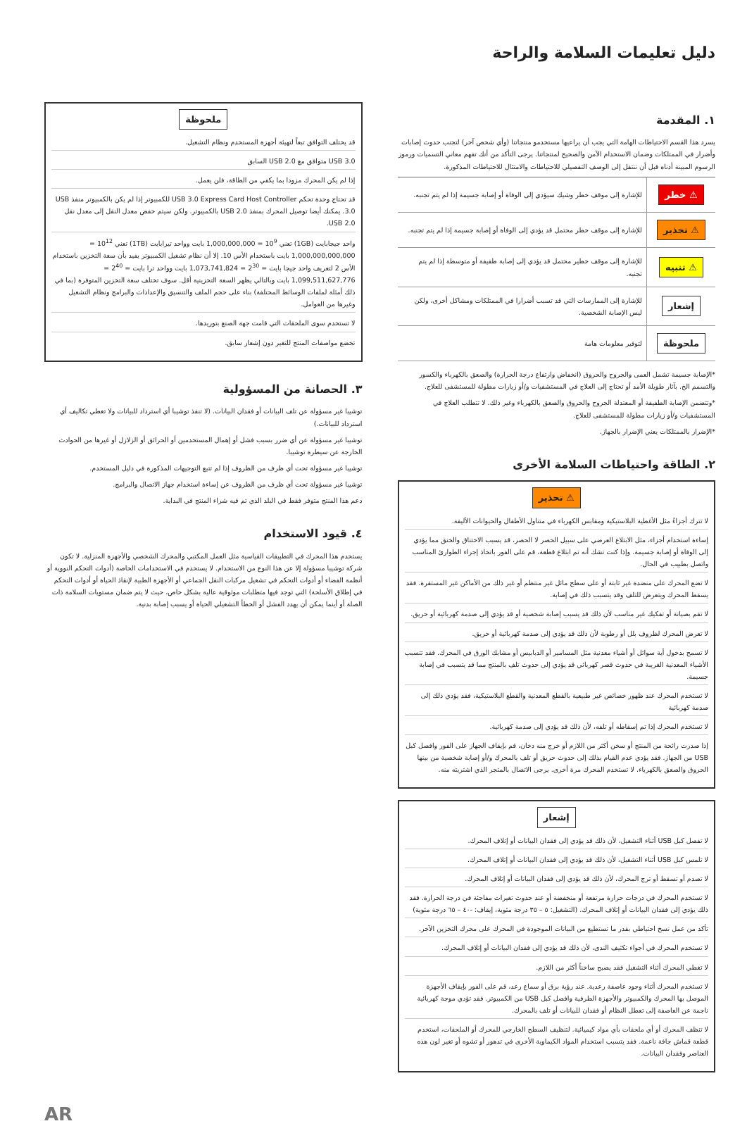دليل تعليمات السلامة والراحة
١. المقدمة
يسرد هذا القسم الاحتياطات الهامة التي يجب أن يراعيها مستخدمو منتجاتنا (وأي شخص آخر) لتجنب حدوث إصابات وأضرار في الممتلكات وضمان الاستخدام الآمن والصحيح لمنتجاتنا. يرجى التأكد من أنك تفهم معاني التسميات ورموز الرسوم المبينة أدناه قبل أن ننتقل إلى الوصف التفصيلي للاحتياطات والامتثال للاحتياطات المذكورة.
| ⚠ خطر | للإشارة إلى موقف خطر وشيك سيؤدي إلى الوفاة أو إصابة جسيمة إذا لم يتم تجنبه. |
| ⚠ تحذير | للإشارة إلى موقف خطر محتمل قد يؤدي إلى الوفاة أو إصابة جسيمة إذا لم يتم تجنبه. |
| ⚠ تنبيه | للإشارة إلى موقف خطير محتمل قد يؤدي إلى إصابة طفيفة أو متوسطة إذا لم يتم تجنبه. |
| إشعار | للإشارة إلى الممارسات التي قد تسبب أضرارا في الممتلكات ومشاكل أخرى، ولكن ليس الإصابة الشخصية. |
| ملحوظة | لتوفير معلومات هامة |
*الإصابة جسيمة تشمل العمى والجروح والحروق (انخفاض وارتفاع درجة الحرارة) والصعق بالكهرباء والكسور والتسمم الخ. بآثار طويلة الأمد أو تحتاج إلى العلاج في المستشفيات و/أو زيارات مطولة للمستشفى للعلاج.
*وتتضمن الإصابة الطفيفة أو المعتدلة الجروح والحروق والصعق بالكهرباء وغير ذلك. لا تتطلب العلاج في المستشفيات و/أو زيارات مطولة للمستشفى للعلاج.
*الإضرار بالممتلكات يعني الإضرار بالجهاز.
٢. الطاقة واحتياطات السلامة الأخرى
⚠ تحذير
لا تترك أجزاءً مثل الأغطية البلاستيكية ومقابس الكهرباء في متناول الأطفال والحيوانات الأليفة.
إساءة استخدام أجزاء، مثل الابتلاع العرضي على سبيل الحصر لا الحصر، قد يسبب الاختناق والخنق مما يؤدي إلى الوفاة أو إصابة جسيمة. وإذا كنت تشك أنه تم ابتلاع قطعة، قم على الفور باتخاذ إجراء الطوارئ المناسب واتصل بطبيب في الحال.
لا تضع المحرك على منضدة غير ثابتة أو على سطح مائل غير منتظم أو غير ذلك من الأماكن غير المستقرة. فقد يسقط المحرك ويتعرض للتلف وقد يتسبب ذلك في إصابة.
لا تقم بصيانة أو تفكيك غير مناسب لأن ذلك قد يسبب إصابة شخصية أو قد يؤدي إلى صدمة كهربائية أو حريق.
لا تعرض المحرك لظروف بلل أو رطوبة لأن ذلك قد يؤدي إلى صدمة كهربائية أو حريق.
لا تسمح بدخول أية سوائل أو أشياء معدنية مثل المسامير أو الدبابيس أو مشابك الورق في المحرك. فقد تتسبب الأشياء المعدنية الغريبة في حدوث قصر كهربائي قد يؤدي إلى حدوث تلف بالمنتج مما قد يتسبب في إصابة جسيمة.
لا تستخدم المحرك عند ظهور خصائص غير طبيعية بالقطع المعدنية والقطع البلاستيكية، فقد يؤدي ذلك إلى صدمة كهربائية
لا تستخدم المحرك إذا تم إسقاطه أو تلفه، لأن ذلك قد يؤدي إلى صدمة كهربائية.
إذا صدرت رائحة من المنتج أو سخن أكثر من اللازم أو خرج منه دخان، قم بإيقاف الجهاز على الفور وافصل كبل USB من الجهاز. فقد يؤدي عدم القيام بذلك إلى حدوث حريق أو تلف بالمحرك و/أو إصابة شخصية من بينها الحروق والصعق بالكهرباء. لا تستخدم المحرك مرة أخرى. يرجى الاتصال بالمتجر الذي اشتريته منه.
إشعار
لا تفصل كبل USB أثناء التشغيل، لأن ذلك قد يؤدي إلى فقدان البيانات أو إتلاف المحرك.
لا تلمس كبل USB أثناء التشغيل، لأن ذلك قد يؤدي إلى فقدان البيانات أو إتلاف المحرك.
لا تصدم أو تسقط أو ترج المحرك، لأن ذلك قد يؤدي إلى فقدان البيانات أو إتلاف المحرك.
لا تستخدم المحرك في درجات حرارة مرتفعة أو منخفضة أو عند حدوث تغيرات مفاجئة في درجة الحرارة. فقد ذلك يؤدي إلى فقدان البيانات أو إتلاف المحرك. (التشغيل: ٥ – ٣٥ درجة مئوية، إيقاف: -٤٠ – ٦٥ درجة مئوية)
تأكد من عمل نسخ احتياطي بقدر ما تستطيع من البيانات الموجودة في المحرك على محرك التخزين الآخر.
لا تستخدم المحرك في أجواء تكثيف الندى، لأن ذلك قد يؤدي إلى فقدان البيانات أو إتلاف المحرك.
لا تغطي المحرك أثناء التشغيل فقد يصبح ساخناً أكثر من اللازم.
لا تستخدم المحرك أثناء وجود عاصفة رعدية. عند رؤية برق أو سماع رعد، قم على الفور بإيقاف الأجهزة الموصل بها المحرك والكمبيوتر والأجهزة الطرفية وافصل كبل USB من الكمبيوتر. فقد تؤدي موجة كهربائية ناجمة عن العاصفة إلى تعطل النظام أو فقدان للبيانات أو تلف بالمحرك.
لا تنظف المحرك أو أي ملحقات بأي مواد كيميائية. لتنظيف السطح الخارجي للمحرك أو الملحقات، استخدم قطعة قماش جافة ناعمة. فقد يتسبب استخدام المواد الكيماوية الأخرى في تدهور أو تشوه أو تغير لون هذه العناصر وفقدان البيانات.
ملحوظة
قد يختلف التوافق تبعاً لتهيئة أجهزة المستخدم ونظام التشغيل.
USB 3.0 متوافق مع USB 2.0 السابق
إذا لم يكن المحرك مزودا بما يكفي من الطاقة، فلن يعمل.
قد تحتاج وحدة تحكم USB 3.0 Express Card Host Controller للكمبيوتر إذا لم يكن بالكمبيوتر منفذ USB 3.0. يمكنك أيضا توصيل المحرك بمنفذ USB 2.0 بالكمبيوتر. ولكن سيتم خفض معدل النقل إلى معدل نقل USB 2.0.
واحد جيجابايت (1GB) تعني 10<sup>9</sup> = 1,000,000,000 بايت وواحد تيرابايت (1TB) تعني 10<sup>12</sup> = 1,000,000,000,000 بايت باستخدام الأس 10. إلا أن نظام تشغيل الكمبيوتر يفيد بأن سعة التخزين باستخدام الأس 2 لتعريف واحد جيجا بايت = 2<sup>30</sup> = 1,073,741,824 بايت وواحد ترا بايت = 2<sup>40</sup> = 1,099,511,627,776 بايت وبالتالي يظهر السعة التخزينية أقل. سوف تختلف سعة التخزين المتوفرة (بما في ذلك أمثلة لملفات الوسائط المختلفة) بناء على حجم الملف والتنسيق والإعدادات والبرامج ونظام التشغيل وغيرها من العوامل.
لا تستخدم سوى الملحقات التي قامت جهة الصنع بتوريدها.
تخضع مواصفات المنتج للتغير دون إشعار سابق.
٣. الحصانة من المسؤولية
توشيبا غير مسؤولة عن تلف البيانات أو فقدان البيانات. (لا تنفذ توشيبا أي استرداد للبيانات ولا تغطي تكاليف أي استرداد للبيانات.)
توشيبا غير مسؤولة عن أي ضرر بسبب فشل أو إهمال المستخدمين أو الحرائق أو الزلازل أو غيرها من الحوادث الخارجة عن سيطرة توشيبا.
توشيبا غير مسؤولة تحت أي ظرف من الظروف إذا لم تتبع التوجيهات المذكورة في دليل المستخدم.
توشيبا غير مسؤولة تحت أي ظرف من الظروف عن إساءة استخدام جهاز الاتصال والبرامج.
دعم هذا المنتج متوفر فقط في البلد الذي تم فيه شراء المنتج في البداية.
٤. قيود الاستخدام
يستخدم هذا المحرك في التطبيقات القياسية مثل العمل المكتبي والمحرك الشخصي والأجهزة المنزلية. لا تكون شركة توشيبا مسؤولة إلا عن هذا النوع من الاستخدام. لا يستخدم في الاستخدامات الخاصة (أدوات التحكم النووية أو أنظمة الفضاء أو أدوات التحكم في تشغيل مركبات النقل الجماعي أو الأجهزة الطبية لإنقاذ الحياة أو أدوات التحكم في إطلاق الأسلحة) التي توجد فيها متطلبات موثوقية عالية بشكل خاص، حيث لا يتم ضمان مستويات السلامة ذات الصلة أو أينما يمكن أن يهدد الفشل أو الخطأ التشغيلي الحياة أو يسبب إصابة بدنية.
AR